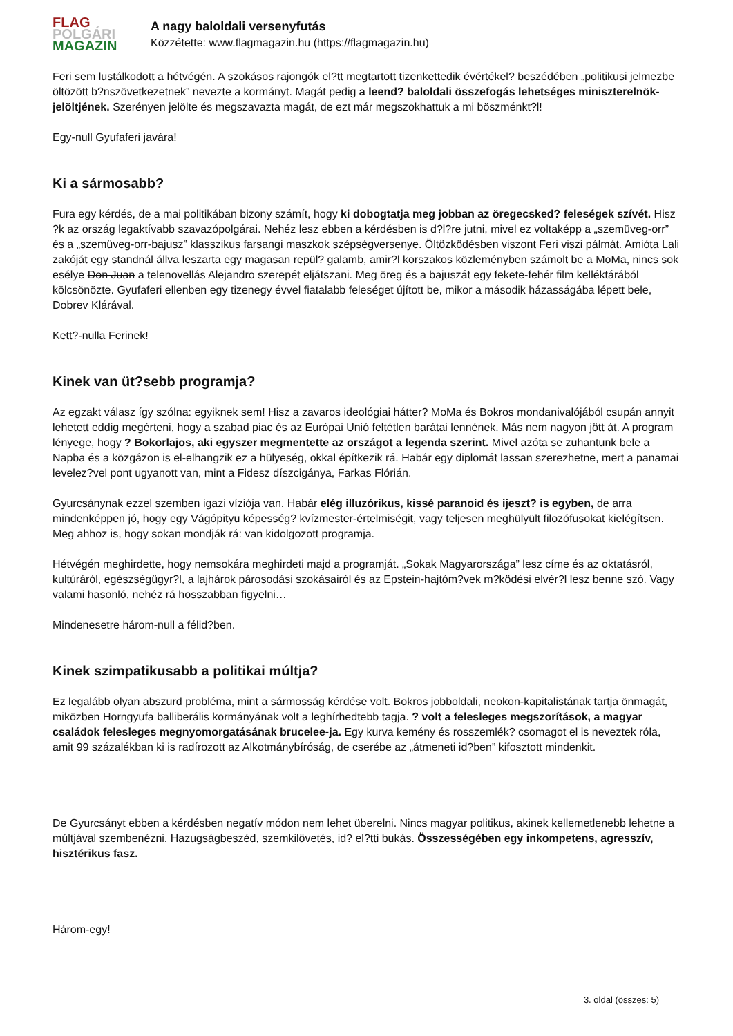FLAG
POLGÁRI
MAGAZIN
A nagy baloldali versenyfutás
Közzétette: www.flagmagazin.hu (https://flagmagazin.hu)
Feri sem lustálkodott a hétvégén. A szokásos rajongók el?tt megtartott tizenkettedik évértékel? beszédében „politikusi jelmezbe öltözött b?nszövetkezetnek” nevezte a kormányt. Magát pedig a leend? baloldali összefogás lehetséges miniszterelnök-jelöltjének. Szerényen jelölte és megszavazta magát, de ezt már megszokhattuk a mi böszménkt?l!
Egy-null Gyufaferi javára!
Ki a sármosabb?
Fura egy kérdés, de a mai politikában bizony számít, hogy ki dobogtatja meg jobban az öregecsked? feleségek szívét. Hisz ?k az ország legaktívabb szavazópolgárai. Nehéz lesz ebben a kérdésben is d?l?re jutni, mivel ez voltaképp a „szemüveg-orr” és a „szemüveg-orr-bajusz” klasszikus farsangi maszkok szépségversenye. Öltözködésben viszont Feri viszi pálmát. Amióta Lali zakóját egy standnál állva leszarta egy magasan repül? galamb, amir?l korszakos közleményben számolt be a MoMa, nincs sok esélye Don Juan a telenovellás Alejandro szerepét eljátszani. Meg öreg és a bajuszát egy fekete-fehér film kelléktárából kölcsönözte. Gyufaferi ellenben egy tizenegy évvel fiatalabb feleséget újított be, mikor a második házasságába lépett bele, Dobrev Klárával.
Kett?-nulla Ferinek!
Kinek van üt?sebb programja?
Az egzakt válasz így szólna: egyiknek sem! Hisz a zavaros ideológiai hátter? MoMa és Bokros mondanivalójából csupán annyit lehetett eddig megérteni, hogy a szabad piac és az Európai Unió feltétlen barátai lennének. Más nem nagyon jött át. A program lényege, hogy ? Bokorlajos, aki egyszer megmentette az országot a legenda szerint. Mivel azóta se zuhantunk bele a Napba és a közgázon is el-elhangzik ez a hülyeség, okkal építkezik rá. Habár egy diplomát lassan szerezhetne, mert a panamai levelez?vel pont ugyanott van, mint a Fidesz díszcigánya, Farkas Flórián.
Gyurcsánynak ezzel szemben igazi víziója van. Habár elég illuzórikus, kissé paranoid és ijeszt? is egyben, de arra mindenképpen jó, hogy egy Vágópityu képesség? kvízmester-értelmiségit, vagy teljesen meghülyült filozófusokat kielégítsen. Meg ahhoz is, hogy sokan mondják rá: van kidolgozott programja.
Hétvégén meghirdette, hogy nemsokára meghirdeti majd a programját. „Sokak Magyarországa” lesz címe és az oktatásról, kultúráról, egészségügyr?l, a lajhárok párosodási szokásairól és az Epstein-hajtóm?vek m?ködési elvér?l lesz benne szó. Vagy valami hasonló, nehéz rá hosszabban figyelni…
Mindenesetre három-null a félid?ben.
Kinek szimpatikusabb a politikai múltja?
Ez legalább olyan abszurd probléma, mint a sármosság kérdése volt. Bokros jobboldali, neokon-kapitalistának tartja önmagát, miközben Horngyufa balliberális kormányának volt a leghírhedtebb tagja. ? volt a felesleges megszorítások, a magyar családok felesleges megnyomorgatásának brucelee-ja. Egy kurva kemény és rosszemlék? csomagot el is neveztek róla, amit 99 százalékban ki is radírozott az Alkotmánybíróság, de cserébe az „átmeneti id?ben” kifosztott mindenkit.
De Gyurcsányt ebben a kérdésben negatív módon nem lehet überelni. Nincs magyar politikus, akinek kellemetlenebb lehetne a múltjával szembenézni. Hazugságbeszéd, szemkilövetés, id? el?tti bukás. Összességében egy inkompetens, agresszív, hisztérikus fasz.
Három-egy!
3. oldal (összes: 5)